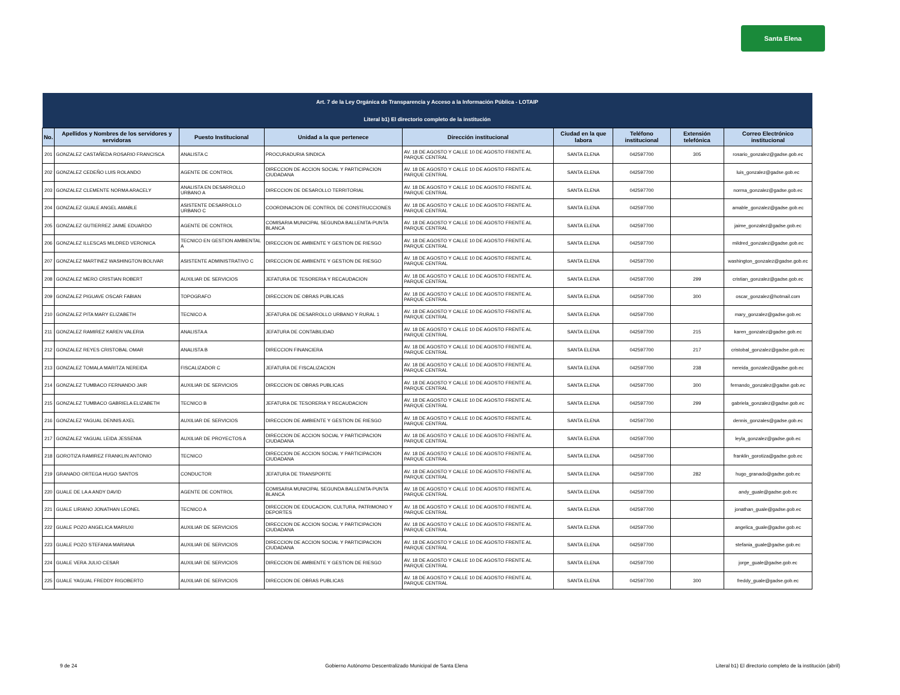Santa Elena
| Art. 7 de la Ley Orgánica de Transparencia y Acceso a la Información Pública - LOTAIP | | | | | | | | |
| Literal b1) El directorio completo de la institución | | | | | | | | |
| No. | Apellidos y Nombres de los servidores y servidoras | Puesto Institucional | Unidad a la que pertenece | Dirección institucional | Ciudad en la que labora | Teléfono institucional | Extensión telefónica | Correo Electrónico institucional |
| 201 | GONZALEZ CASTAÑEDA ROSARIO FRANCISCA | ANALISTA C | PROCURADURIA SINDICA | AV. 18 DE AGOSTO Y CALLE 10 DE AGOSTO FRENTE AL PARQUE CENTRAL | SANTA ELENA | 042597700 | 305 | rosario_gonzalez@gadse.gob.ec |
| 202 | GONZALEZ CEDEÑO LUIS ROLANDO | AGENTE DE CONTROL | DIRECCION DE ACCION SOCIAL Y PARTICIPACION CIUDADANA | AV. 18 DE AGOSTO Y CALLE 10 DE AGOSTO FRENTE AL PARQUE CENTRAL | SANTA ELENA | 042597700 | | luis_gonzalez@gadse.gob.ec |
| 203 | GONZALEZ CLEMENTE NORMA ARACELY | ANALISTA EN DESARROLLO URBANO A | DIRECCION DE DESAROLLO TERRITORIAL | AV. 18 DE AGOSTO Y CALLE 10 DE AGOSTO FRENTE AL PARQUE CENTRAL | SANTA ELENA | 042597700 | | norma_gonzalez@gadse.gob.ec |
| 204 | GONZALEZ GUALE ANGEL AMABLE | ASISTENTE DESARROLLO URBANO C | COORDINACION DE CONTROL DE CONSTRUCCIONES | AV. 18 DE AGOSTO Y CALLE 10 DE AGOSTO FRENTE AL PARQUE CENTRAL | SANTA ELENA | 042597700 | | amable_gonzalez@gadse.gob.ec |
| 205 | GONZALEZ GUTIERREZ JAIME EDUARDO | AGENTE DE CONTROL | COMISARIA MUNICIPAL SEGUNDA BALLENITA-PUNTA BLANCA | AV. 18 DE AGOSTO Y CALLE 10 DE AGOSTO FRENTE AL PARQUE CENTRAL | SANTA ELENA | 042597700 | | jaime_gonzalez@gadse.gob.ec |
| 206 | GONZALEZ ILLESCAS MILDRED VERONICA | TECNICO EN GESTION AMBIENTAL A | DIRECCION DE AMBIENTE Y GESTION DE RIESGO | AV. 18 DE AGOSTO Y CALLE 10 DE AGOSTO FRENTE AL PARQUE CENTRAL | SANTA ELENA | 042597700 | | mildred_gonzalez@gadse.gob.ec |
| 207 | GONZALEZ MARTINEZ WASHINGTON BOLIVAR | ASISTENTE ADMINISTRATIVO C | DIRECCION DE AMBIENTE Y GESTION DE RIESGO | AV. 18 DE AGOSTO Y CALLE 10 DE AGOSTO FRENTE AL PARQUE CENTRAL | SANTA ELENA | 042597700 | | washington_gonzalez@gadse.gob.ec |
| 208 | GONZALEZ MERO CRISTIAN ROBERT | AUXILIAR DE SERVICIOS | JEFATURA DE TESORERIA Y RECAUDACION | AV. 18 DE AGOSTO Y CALLE 10 DE AGOSTO FRENTE AL PARQUE CENTRAL | SANTA ELENA | 042597700 | 299 | cristian_gonzalez@gadse.gob.ec |
| 209 | GONZALEZ PIGUAVE OSCAR FABIAN | TOPOGRAFO | DIRECCION DE OBRAS PUBLICAS | AV. 18 DE AGOSTO Y CALLE 10 DE AGOSTO FRENTE AL PARQUE CENTRAL | SANTA ELENA | 042597700 | 300 | oscar_gonzalez@hotmail.com |
| 210 | GONZALEZ PITA MARY ELIZABETH | TECNICO A | JEFATURA DE DESARROLLO URBANO Y RURAL 1 | AV. 18 DE AGOSTO Y CALLE 10 DE AGOSTO FRENTE AL PARQUE CENTRAL | SANTA ELENA | 042597700 | | mary_gonzalez@gadse.gob.ec |
| 211 | GONZALEZ RAMIREZ KAREN VALERIA | ANALISTA A | JEFATURA DE CONTABILIDAD | AV. 18 DE AGOSTO Y CALLE 10 DE AGOSTO FRENTE AL PARQUE CENTRAL | SANTA ELENA | 042597700 | 215 | karen_gonzalez@gadse.gob.ec |
| 212 | GONZALEZ REYES CRISTOBAL OMAR | ANALISTA B | DIRECCION FINANCIERA | AV. 18 DE AGOSTO Y CALLE 10 DE AGOSTO FRENTE AL PARQUE CENTRAL | SANTA ELENA | 042597700 | 217 | cristobal_gonzalez@gadse.gob.ec |
| 213 | GONZALEZ TOMALA MARITZA NEREIDA | FISCALIZADOR C | JEFATURA DE FISCALIZACION | AV. 18 DE AGOSTO Y CALLE 10 DE AGOSTO FRENTE AL PARQUE CENTRAL | SANTA ELENA | 042597700 | 238 | nereida_gonzalez@gadse.gob.ec |
| 214 | GONZALEZ TUMBACO FERNANDO JAIR | AUXILIAR DE SERVICIOS | DIRECCION DE OBRAS PUBLICAS | AV. 18 DE AGOSTO Y CALLE 10 DE AGOSTO FRENTE AL PARQUE CENTRAL | SANTA ELENA | 042597700 | 300 | fernando_gonzalez@gadse.gob.ec |
| 215 | GONZALEZ TUMBACO GABRIELA ELIZABETH | TECNICO B | JEFATURA DE TESORERIA Y RECAUDACION | AV. 18 DE AGOSTO Y CALLE 10 DE AGOSTO FRENTE AL PARQUE CENTRAL | SANTA ELENA | 042597700 | 299 | gabriela_gonzalez@gadse.gob.ec |
| 216 | GONZALEZ YAGUAL DENNIS AXEL | AUXILIAR DE SERVICIOS | DIRECCION DE AMBIENTE Y GESTION DE RIESGO | AV. 18 DE AGOSTO Y CALLE 10 DE AGOSTO FRENTE AL PARQUE CENTRAL | SANTA ELENA | 042597700 | | dennis_gonzales@gadse.gob.ec |
| 217 | GONZALEZ YAGUAL LEIDA JESSENIA | AUXILIAR DE PROYECTOS A | DIRECCION DE ACCION SOCIAL Y PARTICIPACION CIUDADANA | AV. 18 DE AGOSTO Y CALLE 10 DE AGOSTO FRENTE AL PARQUE CENTRAL | SANTA ELENA | 042597700 | | leyla_gonzalez@gadse.gob.ec |
| 218 | GOROTIZA RAMIREZ FRANKLIN ANTONIO | TECNICO | DIRECCION DE ACCION SOCIAL Y PARTICIPACION CIUDADANA | AV. 18 DE AGOSTO Y CALLE 10 DE AGOSTO FRENTE AL PARQUE CENTRAL | SANTA ELENA | 042597700 | | franklin_gorotiza@gadse.gob.ec |
| 219 | GRANADO ORTEGA HUGO SANTOS | CONDUCTOR | JEFATURA DE TRANSPORTE | AV. 18 DE AGOSTO Y CALLE 10 DE AGOSTO FRENTE AL PARQUE CENTRAL | SANTA ELENA | 042597700 | 282 | hugo_granado@gadse.gob.ec |
| 220 | GUALE DE LA A ANDY DAVID | AGENTE DE CONTROL | COMISARIA MUNICIPAL SEGUNDA BALLENITA-PUNTA BLANCA | AV. 18 DE AGOSTO Y CALLE 10 DE AGOSTO FRENTE AL PARQUE CENTRAL | SANTA ELENA | 042597700 | | andy_guale@gadse.gob.ec |
| 221 | GUALE LIRIANO JONATHAN LEONEL | TECNICO A | DIRECCION DE EDUCACION, CULTURA, PATRIMONIO Y DEPORTES | AV. 18 DE AGOSTO Y CALLE 10 DE AGOSTO FRENTE AL PARQUE CENTRAL | SANTA ELENA | 042597700 | | jonathan_guale@gadse.gob.ec |
| 222 | GUALE POZO ANGELICA MARIUXI | AUXILIAR DE SERVICIOS | DIRECCION DE ACCION SOCIAL Y PARTICIPACION CIUDADANA | AV. 18 DE AGOSTO Y CALLE 10 DE AGOSTO FRENTE AL PARQUE CENTRAL | SANTA ELENA | 042597700 | | angelica_guale@gadse.gob.ec |
| 223 | GUALE POZO STEFANIA MARIANA | AUXILIAR DE SERVICIOS | DIRECCION DE ACCION SOCIAL Y PARTICIPACION CIUDADANA | AV. 18 DE AGOSTO Y CALLE 10 DE AGOSTO FRENTE AL PARQUE CENTRAL | SANTA ELENA | 042597700 | | stefania_guale@gadse.gob.ec |
| 224 | GUALE VERA JULIO CESAR | AUXILIAR DE SERVICIOS | DIRECCION DE AMBIENTE Y GESTION DE RIESGO | AV. 18 DE AGOSTO Y CALLE 10 DE AGOSTO FRENTE AL PARQUE CENTRAL | SANTA ELENA | 042597700 | | jorge_guale@gadse.gob.ec |
| 225 | GUALE YAGUAL FREDDY RIGOBERTO | AUXILIAR DE SERVICIOS | DIRECCION DE OBRAS PUBLICAS | AV. 18 DE AGOSTO Y CALLE 10 DE AGOSTO FRENTE AL PARQUE CENTRAL | SANTA ELENA | 042597700 | 300 | freddy_guale@gadse.gob.ec |
9 de 24 Gobierno Autónomo Descentralizado Municipal de Santa Elena Literal b1) El directorio completo de la institución (abril)